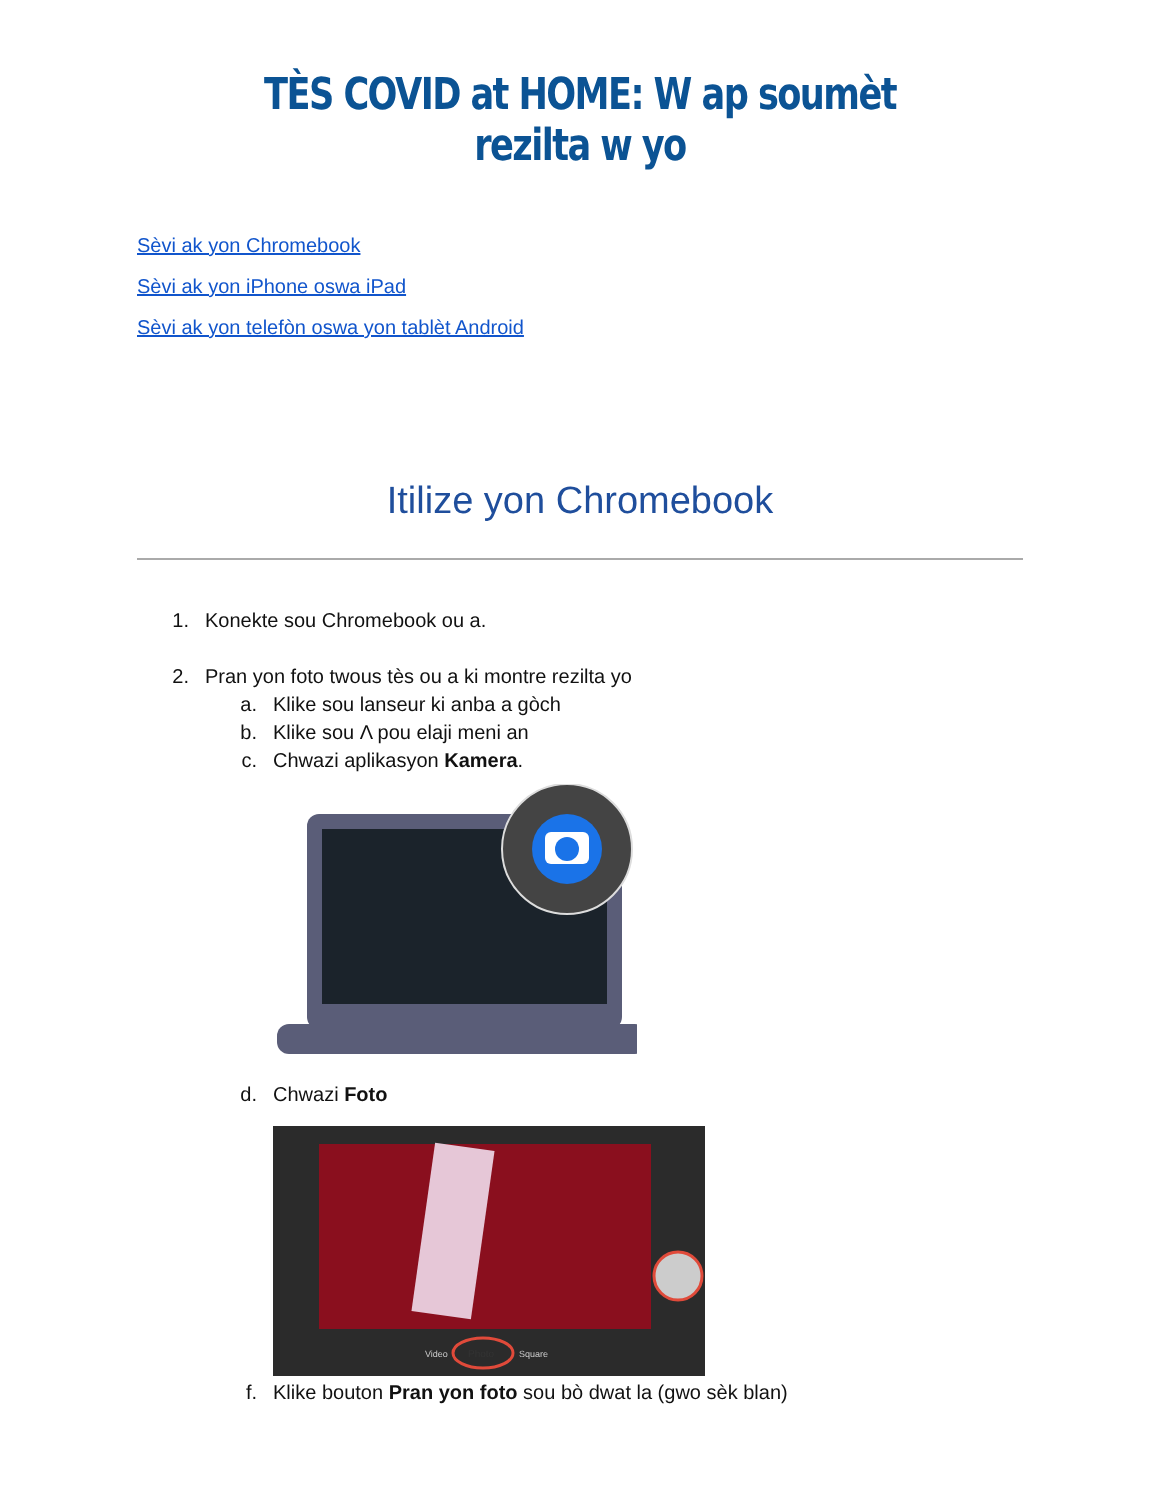TÈS COVID at HOME: W ap soumèt rezilta w yo
Sèvi ak yon Chromebook
Sèvi ak yon iPhone oswa iPad
Sèvi ak yon telefòn oswa yon tablèt Android
Itilize yon Chromebook
1. Konekte sou Chromebook ou a.
2. Pran yon foto twous tès ou a ki montre rezilta yo
a. Klike sou lanseur ki anba a gòch
b. Klike sou Λ pou elaji meni an
c. Chwazi aplikasyon Kamera.
d. Chwazi Foto
Photo
Video
Square
f. Klike bouton Pran yon foto sou bò dwat la (gwo sèk blan)